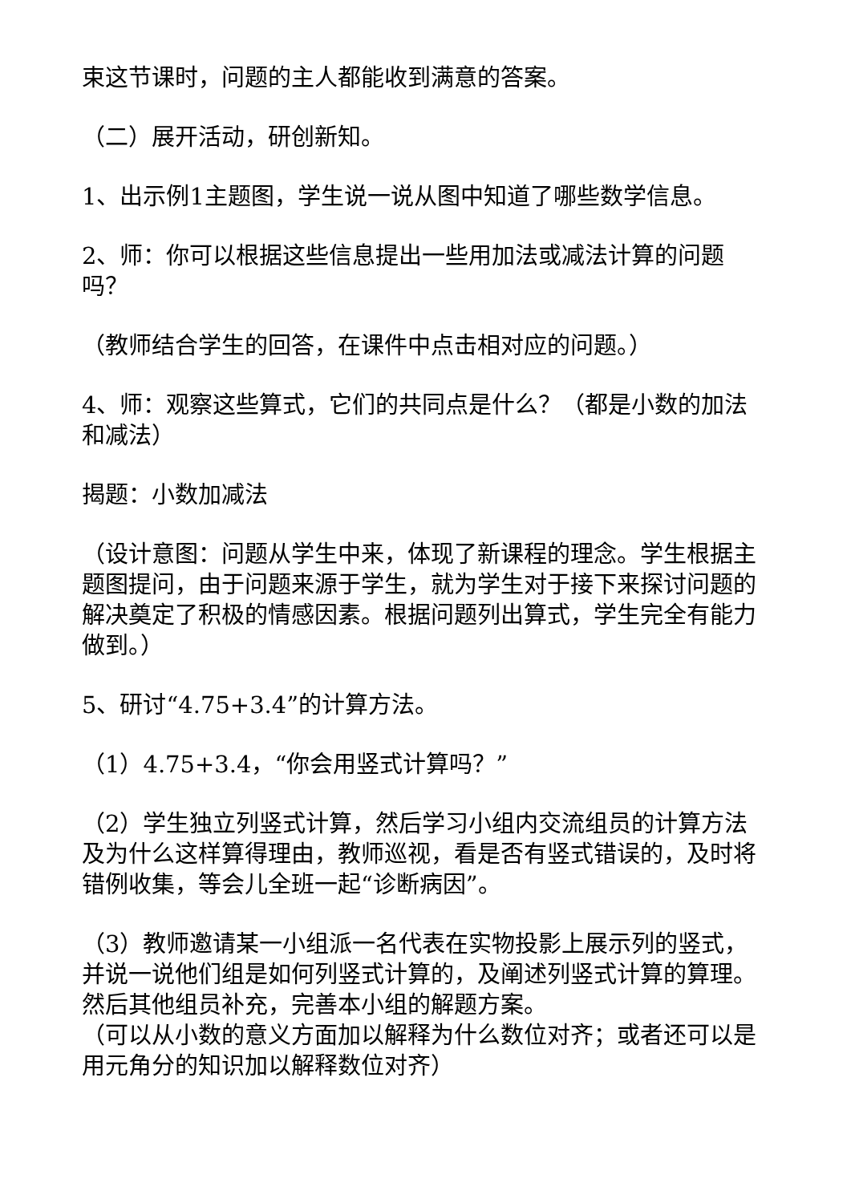束这节课时，问题的主人都能收到满意的答案。
（二）展开活动，研创新知。
1、出示例1主题图，学生说一说从图中知道了哪些数学信息。
2、师：你可以根据这些信息提出一些用加法或减法计算的问题吗？
（教师结合学生的回答，在课件中点击相对应的问题。）
4、师：观察这些算式，它们的共同点是什么？（都是小数的加法和减法）
揭题：小数加减法
（设计意图：问题从学生中来，体现了新课程的理念。学生根据主题图提问，由于问题来源于学生，就为学生对于接下来探讨问题的解决奠定了积极的情感因素。根据问题列出算式，学生完全有能力做到。）
5、研讨“4.75+3.4”的计算方法。
（1）4.75+3.4，“你会用竖式计算吗？”
（2）学生独立列竖式计算，然后学习小组内交流组员的计算方法及为什么这样算得理由，教师巡视，看是否有竖式错误的，及时将错例收集，等会儿全班一起“诊断病因”。
（3）教师邀请某一小组派一名代表在实物投影上展示列的竖式，并说一说他们组是如何列竖式计算的，及阐述列竖式计算的算理。然后其他组员补充，完善本小组的解题方案。
（可以从小数的意义方面加以解释为什么数位对齐；或者还可以是用元角分的知识加以解释数位对齐）